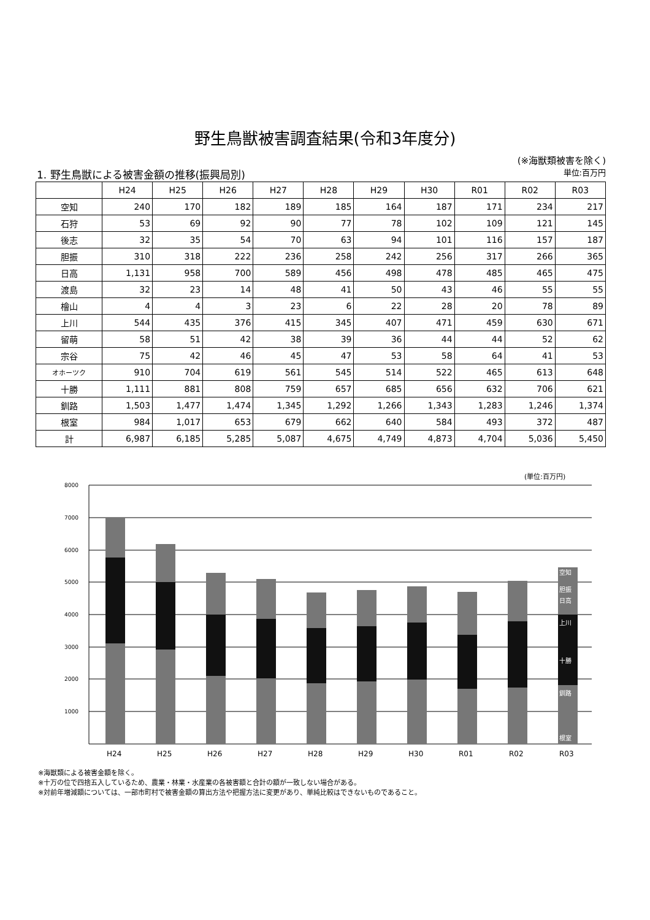野生鳥獣被害調査結果(令和3年度分)
(※海獣類被害を除く)
1. 野生鳥獣による被害金額の推移(振興局別) 単位:百万円
| | H24 | H25 | H26 | H27 | H28 | H29 | H30 | R01 | R02 | R03 |
| --- | --- | --- | --- | --- | --- | --- | --- | --- | --- | --- |
| 空知 | 240 | 170 | 182 | 189 | 185 | 164 | 187 | 171 | 234 | 217 |
| 石狩 | 53 | 69 | 92 | 90 | 77 | 78 | 102 | 109 | 121 | 145 |
| 後志 | 32 | 35 | 54 | 70 | 63 | 94 | 101 | 116 | 157 | 187 |
| 胆振 | 310 | 318 | 222 | 236 | 258 | 242 | 256 | 317 | 266 | 365 |
| 日高 | 1,131 | 958 | 700 | 589 | 456 | 498 | 478 | 485 | 465 | 475 |
| 渡島 | 32 | 23 | 14 | 48 | 41 | 50 | 43 | 46 | 55 | 55 |
| 檜山 | 4 | 4 | 3 | 23 | 6 | 22 | 28 | 20 | 78 | 89 |
| 上川 | 544 | 435 | 376 | 415 | 345 | 407 | 471 | 459 | 630 | 671 |
| 留萌 | 58 | 51 | 42 | 38 | 39 | 36 | 44 | 44 | 52 | 62 |
| 宗谷 | 75 | 42 | 46 | 45 | 47 | 53 | 58 | 64 | 41 | 53 |
| オホーツク | 910 | 704 | 619 | 561 | 545 | 514 | 522 | 465 | 613 | 648 |
| 十勝 | 1,111 | 881 | 808 | 759 | 657 | 685 | 656 | 632 | 706 | 621 |
| 釧路 | 1,503 | 1,477 | 1,474 | 1,345 | 1,292 | 1,266 | 1,343 | 1,283 | 1,246 | 1,374 |
| 根室 | 984 | 1,017 | 653 | 679 | 662 | 640 | 584 | 493 | 372 | 487 |
| 計 | 6,987 | 6,185 | 5,285 | 5,087 | 4,675 | 4,749 | 4,873 | 4,704 | 5,036 | 5,450 |
(単位:百万円)
8000
7000
6000
5000
4000
3000
2000
1000
空知
胆振
日高
上川
十勝
釧路
根室
H24
H25
H26
H27
H28
H29
H30
R01
R02
R03
※海獣類による被害金額を除く。
※十万の位で四捨五入しているため、農業・林業・水産業の各被害額と合計の額が一致しない場合がある。
※対前年増減額については、一部市町村で被害金額の算出方法や把握方法に変更があり、単純比較はできないものであること。